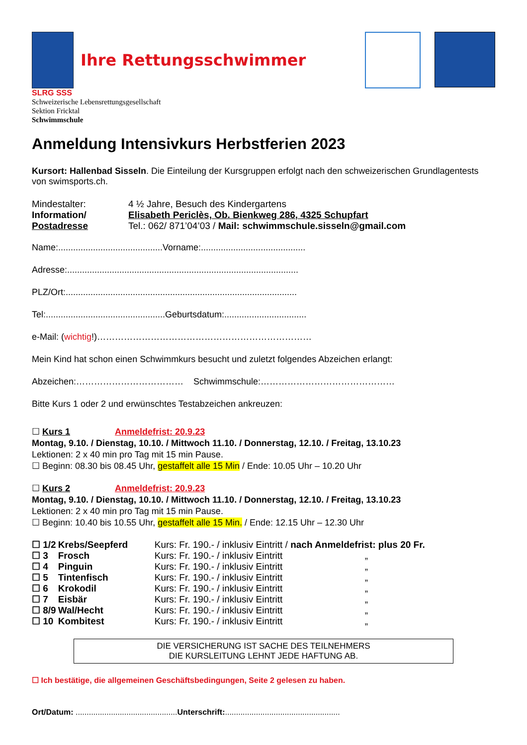Ihre Rettungsschwimmer
SLRG SSS
Schweizerische Lebensrettungsgesellschaft
Sektion Fricktal
Schwimmschule
Anmeldung Intensivkurs Herbstferien 2023
Kursort: Hallenbad Sisseln. Die Einteilung der Kursgruppen erfolgt nach den schweizerischen Grundlagentests von swimsports.ch.
| Mindestalter: | 4 ½ Jahre, Besuch des Kindergartens |
| Information/ | Elisabeth Periclès, Ob. Bienkweg 286, 4325 Schupfart |
| Postadresse | Tel.: 062/ 871’04’03 / Mail: schwimmschule.sisseln@gmail.com |
Name:..........................................Vorname:..........................................
Adresse:.............................................................................................
PLZ/Ort:.............................................................................................
Tel:................................................Geburtsdatum:.................................
e-Mail: (wichtig!)………………………………………………………………
Mein Kind hat schon einen Schwimmkurs besucht und zuletzt folgendes Abzeichen erlangt:
Abzeichen:……………………………… Schwimmschule:………………………………………
Bitte Kurs 1 oder 2 und erwünschtes Testabzeichen ankreuzen:
☐ Kurs 1 Anmeldefrist: 20.9.23
Montag, 9.10. / Dienstag, 10.10. / Mittwoch 11.10. / Donnerstag, 12.10. / Freitag, 13.10.23
Lektionen: 2 x 40 min pro Tag mit 15 min Pause.
☐ Beginn: 08.30 bis 08.45 Uhr, gestaffelt alle 15 Min / Ende: 10.05 Uhr – 10.20 Uhr
☐ Kurs 2 Anmeldefrist: 20.9.23
Montag, 9.10. / Dienstag, 10.10. / Mittwoch 11.10. / Donnerstag, 12.10. / Freitag, 13.10.23
Lektionen: 2 x 40 min pro Tag mit 15 min Pause.
☐ Beginn: 10.40 bis 10.55 Uhr, gestaffelt alle 15 Min. / Ende: 12.15 Uhr – 12.30 Uhr
| ☐ 1/2 | Krebs/Seepferd | Kurs: Fr. 190.- / inklusiv Eintritt / nach Anmeldefrist: plus 20 Fr. |
| ☐ 3 | Frosch | Kurs: Fr. 190.- / inklusiv Eintritt „ |
| ☐ 4 | Pinguin | Kurs: Fr. 190.- / inklusiv Eintritt „ |
| ☐ 5 | Tintenfisch | Kurs: Fr. 190.- / inklusiv Eintritt „ |
| ☐ 6 | Krokodil | Kurs: Fr. 190.- / inklusiv Eintritt „ |
| ☐ 7 | Eisbär | Kurs: Fr. 190.- / inklusiv Eintritt „ |
| ☐ 8/9 | Wal/Hecht | Kurs: Fr. 190.- / inklusiv Eintritt „ |
| ☐ 10 | Kombitest | Kurs: Fr. 190.- / inklusiv Eintritt „ |
DIE VERSICHERUNG IST SACHE DES TEILNEHMERS
DIE KURSLEITUNG LEHNT JEDE HAFTUNG AB.
☐ Ich bestätige, die allgemeinen Geschäftsbedingungen, Seite 2 gelesen zu haben.
Ort/Datum: ..............................................Unterschrift:....................................................